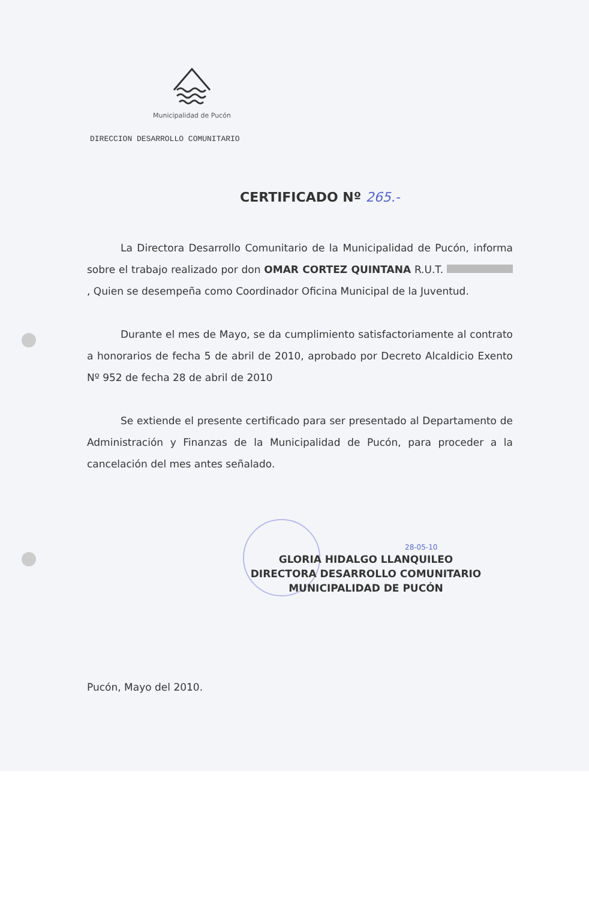Municipalidad de Pucón
DIRECCION DESARROLLO COMUNITARIO
CERTIFICADO Nº 265.-
La Directora Desarrollo Comunitario de la Municipalidad de Pucón, informa sobre el trabajo realizado por don OMAR CORTEZ QUINTANA R.U.T. , Quien se desempeña como Coordinador Oficina Municipal de la Juventud.
Durante el mes de Mayo, se da cumplimiento satisfactoriamente al contrato a honorarios de fecha 5 de abril de 2010, aprobado por Decreto Alcaldicio Exento Nº 952 de fecha 28 de abril de 2010
Se extiende el presente certificado para ser presentado al Departamento de Administración y Finanzas de la Municipalidad de Pucón, para proceder a la cancelación del mes antes señalado.
28-05-10
GLORIA HIDALGO LLANQUILEO
DIRECTORA DESARROLLO COMUNITARIO
MUNICIPALIDAD DE PUCÓN
Pucón, Mayo del 2010.